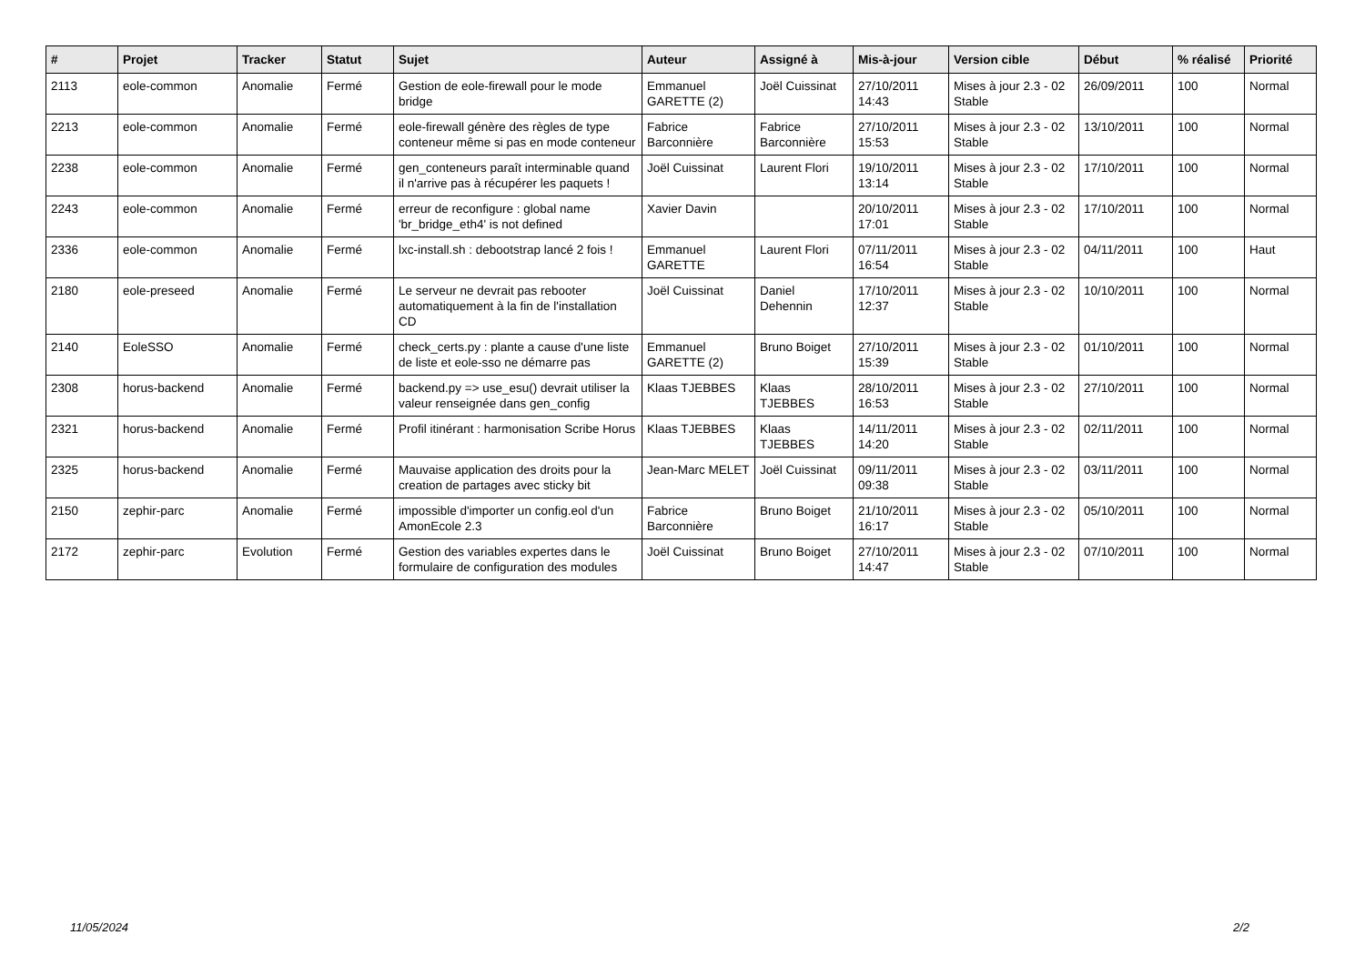| # | Projet | Tracker | Statut | Sujet | Auteur | Assigné à | Mis-à-jour | Version cible | Début | % réalisé | Priorité |
| --- | --- | --- | --- | --- | --- | --- | --- | --- | --- | --- | --- |
| 2113 | eole-common | Anomalie | Fermé | Gestion de eole-firewall pour le mode bridge | Emmanuel GARETTE (2) | Joël Cuissinat | 27/10/2011 14:43 | Mises à jour 2.3 - 02 Stable | 26/09/2011 | 100 | Normal |
| 2213 | eole-common | Anomalie | Fermé | eole-firewall génère des règles de type conteneur même si pas en mode conteneur | Fabrice Barconnière | Fabrice Barconnière | 27/10/2011 15:53 | Mises à jour 2.3 - 02 Stable | 13/10/2011 | 100 | Normal |
| 2238 | eole-common | Anomalie | Fermé | gen_conteneurs paraît interminable quand il n'arrive pas à récupérer les paquets ! | Joël Cuissinat | Laurent Flori | 19/10/2011 13:14 | Mises à jour 2.3 - 02 Stable | 17/10/2011 | 100 | Normal |
| 2243 | eole-common | Anomalie | Fermé | erreur de reconfigure : global name 'br_bridge_eth4' is not defined | Xavier Davin | | 20/10/2011 17:01 | Mises à jour 2.3 - 02 Stable | 17/10/2011 | 100 | Normal |
| 2336 | eole-common | Anomalie | Fermé | lxc-install.sh : debootstrap lancé 2 fois ! | Emmanuel GARETTE | Laurent Flori | 07/11/2011 16:54 | Mises à jour 2.3 - 02 Stable | 04/11/2011 | 100 | Haut |
| 2180 | eole-preseed | Anomalie | Fermé | Le serveur ne devrait pas rebooter automatiquement à la fin de l'installation CD | Joël Cuissinat | Daniel Dehennin | 17/10/2011 12:37 | Mises à jour 2.3 - 02 Stable | 10/10/2011 | 100 | Normal |
| 2140 | EoleSSO | Anomalie | Fermé | check_certs.py : plante a cause d'une liste de liste et eole-sso ne démarre pas | Emmanuel GARETTE (2) | Bruno Boiget | 27/10/2011 15:39 | Mises à jour 2.3 - 02 Stable | 01/10/2011 | 100 | Normal |
| 2308 | horus-backend | Anomalie | Fermé | backend.py => use_esu() devrait utiliser la valeur renseignée dans gen_config | Klaas TJEBBES | Klaas TJEBBES | 28/10/2011 16:53 | Mises à jour 2.3 - 02 Stable | 27/10/2011 | 100 | Normal |
| 2321 | horus-backend | Anomalie | Fermé | Profil itinérant : harmonisation Scribe Horus | Klaas TJEBBES | Klaas TJEBBES | 14/11/2011 14:20 | Mises à jour 2.3 - 02 Stable | 02/11/2011 | 100 | Normal |
| 2325 | horus-backend | Anomalie | Fermé | Mauvaise application des droits pour la creation de partages avec sticky bit | Jean-Marc MELET | Joël Cuissinat | 09/11/2011 09:38 | Mises à jour 2.3 - 02 Stable | 03/11/2011 | 100 | Normal |
| 2150 | zephir-parc | Anomalie | Fermé | impossible d'importer un config.eol d'un AmonEcole 2.3 | Fabrice Barconnière | Bruno Boiget | 21/10/2011 16:17 | Mises à jour 2.3 - 02 Stable | 05/10/2011 | 100 | Normal |
| 2172 | zephir-parc | Evolution | Fermé | Gestion des variables expertes dans le formulaire de configuration des modules | Joël Cuissinat | Bruno Boiget | 27/10/2011 14:47 | Mises à jour 2.3 - 02 Stable | 07/10/2011 | 100 | Normal |
11/05/2024 2/2